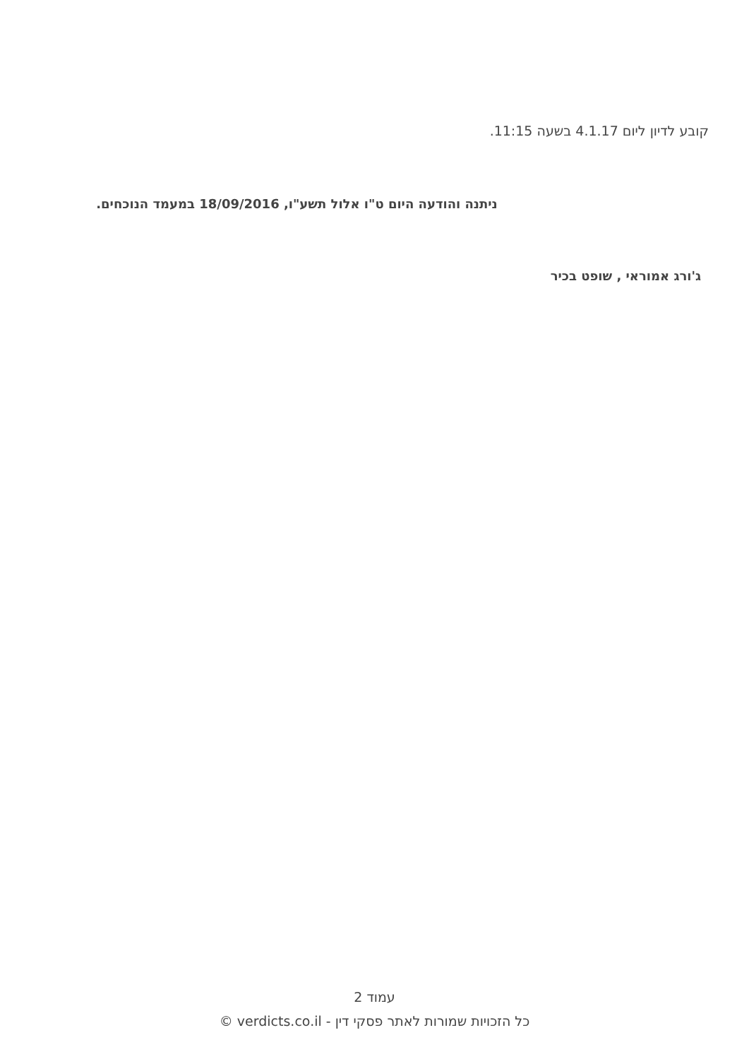קובע לדיון ליום 4.1.17 בשעה 11:15.
ניתנה והודעה היום ט"ו אלול תשע"ו, 18/09/2016 במעמד הנוכחים.
ג'ורג אמוראי , שופט בכיר
עמוד 2
כל הזכויות שמורות לאתר פסקי דין - verdicts.co.il ©